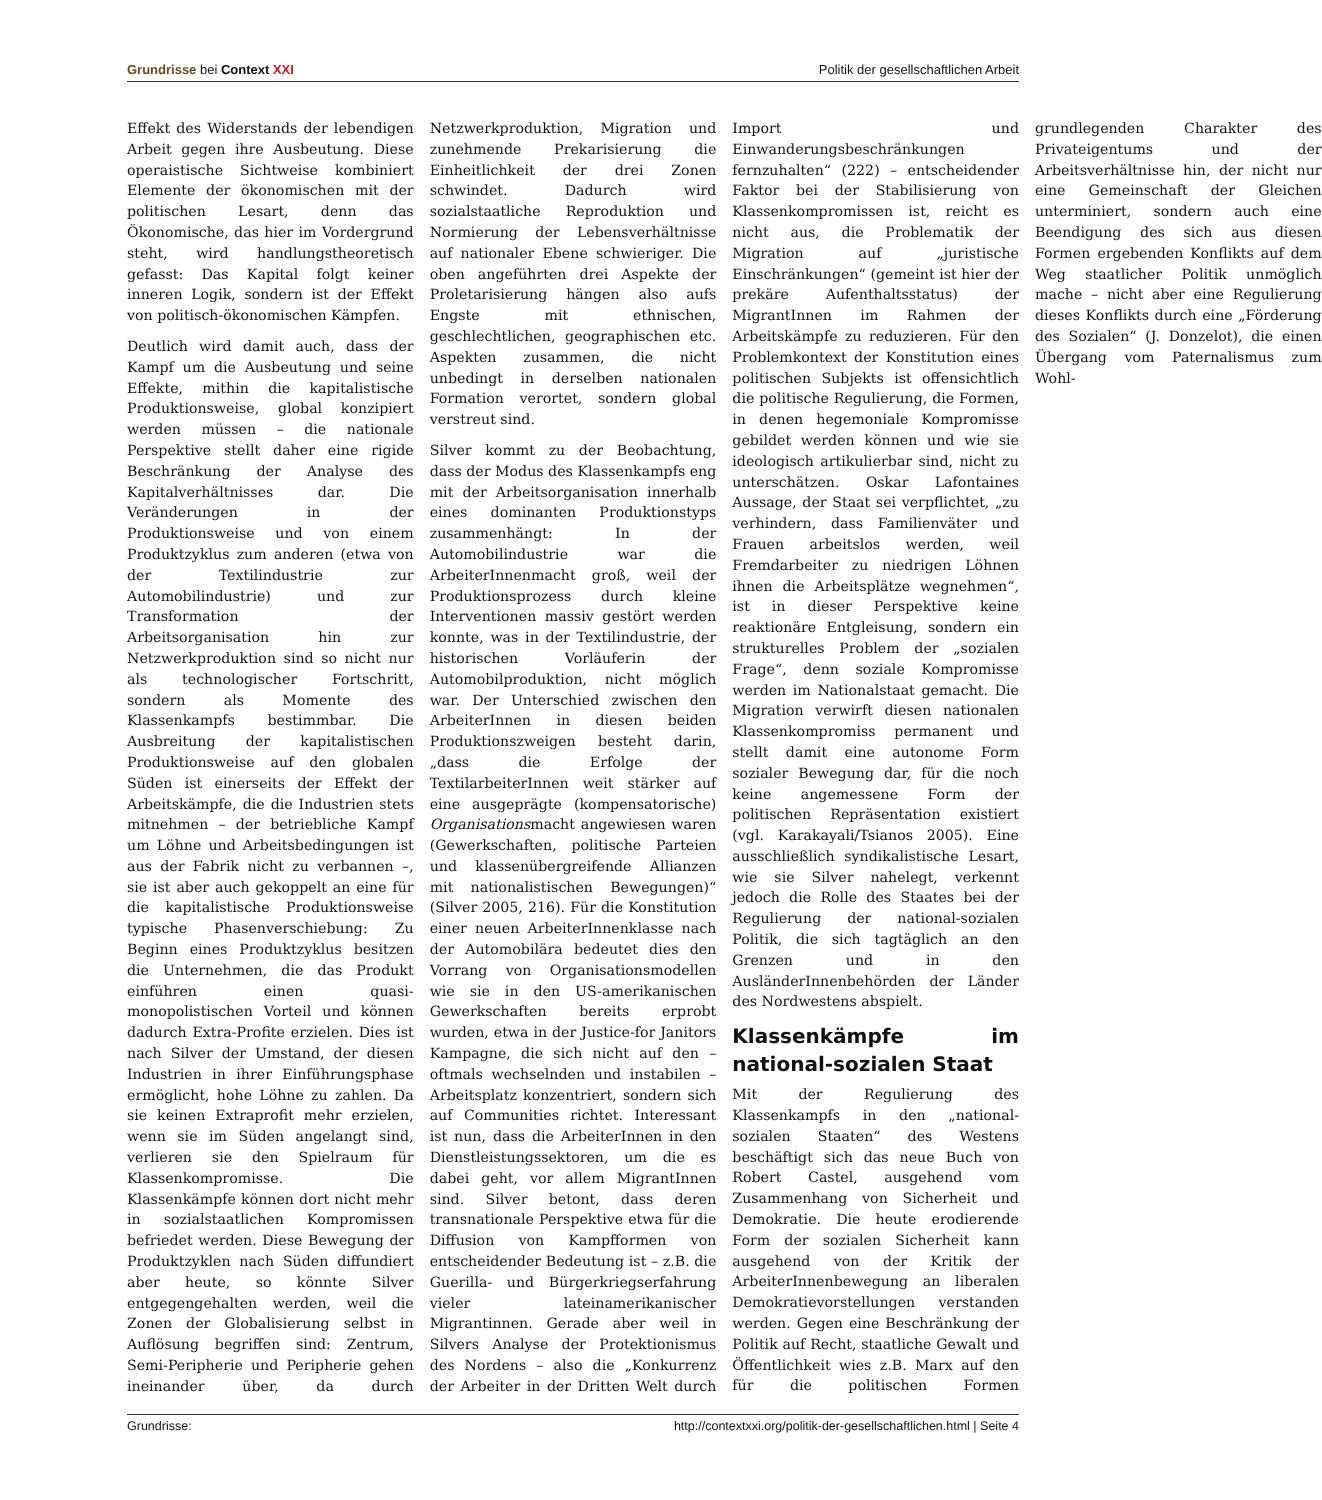Grundrisse bei Context XXI Politik der gesellschaftlichen Arbeit
Effekt des Widerstands der lebendigen Arbeit gegen ihre Ausbeutung. Diese operaistische Sichtweise kombiniert Elemente der ökonomischen mit der politischen Lesart, denn das Ökonomische, das hier im Vordergrund steht, wird handlungstheoretisch gefasst: Das Kapital folgt keiner inneren Logik, sondern ist der Effekt von politisch-ökonomischen Kämpfen.
Deutlich wird damit auch, dass der Kampf um die Ausbeutung und seine Effekte, mithin die kapitalistische Produktionsweise, global konzipiert werden müssen – die nationale Perspektive stellt daher eine rigide Beschränkung der Analyse des Kapitalverhältnisses dar. Die Veränderungen in der Produktionsweise und von einem Produktzyklus zum anderen (etwa von der Textilindustrie zur Automobilindustrie) und zur Transformation der Arbeitsorganisation hin zur Netzwerkproduktion sind so nicht nur als technologischer Fortschritt, sondern als Momente des Klassenkampfs bestimmbar. Die Ausbreitung der kapitalistischen Produktionsweise auf den globalen Süden ist einerseits der Effekt der Arbeitskämpfe, die die Industrien stets mitnehmen – der betriebliche Kampf um Löhne und Arbeitsbedingungen ist aus der Fabrik nicht zu verbannen –, sie ist aber auch gekoppelt an eine für die kapitalistische Produktionsweise typische Phasenverschiebung: Zu Beginn eines Produktzyklus besitzen die Unternehmen, die das Produkt einführen einen quasi-monopolistischen Vorteil und können dadurch Extra-Profite erzielen. Dies ist nach Silver der Umstand, der diesen Industrien in ihrer Einführungsphase ermöglicht, hohe Löhne zu zahlen. Da sie keinen Extraprofit mehr erzielen, wenn sie im Süden angelangt sind, verlieren sie den Spielraum für Klassenkompromisse. Die Klassenkämpfe können dort nicht mehr in sozialstaatlichen Kompromissen befriedet werden. Diese Bewegung der Produktzyklen nach Süden diffundiert aber heute, so könnte Silver entgegengehalten werden, weil die Zonen der Globalisierung selbst in Auflösung begriffen sind: Zentrum, Semi-Peripherie und Peripherie gehen ineinander über, da durch Netzwerkproduktion, Migration und zunehmende Prekarisierung die Einheitlichkeit der drei Zonen schwindet. Dadurch wird sozialstaatliche Reproduktion und Normierung der Lebensverhältnisse auf nationaler Ebene schwieriger. Die oben angeführten drei Aspekte der Proletarisierung hängen also aufs Engste mit ethnischen, geschlechtlichen, geographischen etc. Aspekten zusammen, die nicht unbedingt in derselben nationalen Formation verortet, sondern global verstreut sind.
Silver kommt zu der Beobachtung, dass der Modus des Klassenkampfs eng mit der Arbeitsorganisation innerhalb eines dominanten Produktionstyps zusammenhängt: In der Automobilindustrie war die ArbeiterInnenmacht groß, weil der Produktionsprozess durch kleine Interventionen massiv gestört werden konnte, was in der Textilindustrie, der historischen Vorläuferin der Automobilproduktion, nicht möglich war. Der Unterschied zwischen den ArbeiterInnen in diesen beiden Produktionszweigen besteht darin, „dass die Erfolge der TextilarbeiterInnen weit stärker auf eine ausgeprägte (kompensatorische) Organisationsmacht angewiesen waren (Gewerkschaften, politische Parteien und klassenübergreifende Allianzen mit nationalistischen Bewegungen)“ (Silver 2005, 216). Für die Konstitution einer neuen ArbeiterInnenklasse nach der Automobilära bedeutet dies den Vorrang von Organisationsmodellen wie sie in den US-amerikanischen Gewerkschaften bereits erprobt wurden, etwa in der Justice-for Janitors Kampagne, die sich nicht auf den – oftmals wechselnden und instabilen – Arbeitsplatz konzentriert, sondern sich auf Communities richtet. Interessant ist nun, dass die ArbeiterInnen in den Dienstleistungssektoren, um die es dabei geht, vor allem MigrantInnen sind. Silver betont, dass deren transnationale Perspektive etwa für die Diffusion von Kampfformen von entscheidender Bedeutung ist – z.B. die Guerilla- und Bürgerkriegserfahrung vieler lateinamerikanischer Migrantinnen. Gerade aber weil in Silvers Analyse der Protektionismus des Nordens – also die „Konkurrenz der Arbeiter in der Dritten Welt durch Import und Einwanderungsbeschränkungen fernzuhalten“ (222) – entscheidender Faktor bei der Stabilisierung von Klassenkompromissen ist, reicht es nicht aus, die Problematik der Migration auf „juristische Einschränkungen“ (gemeint ist hier der prekäre Aufenthaltsstatus) der MigrantInnen im Rahmen der Arbeitskämpfe zu reduzieren. Für den Problemkontext der Konstitution eines politischen Subjekts ist offensichtlich die politische Regulierung, die Formen, in denen hegemoniale Kompromisse gebildet werden können und wie sie ideologisch artikulierbar sind, nicht zu unterschätzen. Oskar Lafontaines Aussage, der Staat sei verpflichtet, „zu verhindern, dass Familienväter und Frauen arbeitslos werden, weil Fremdarbeiter zu niedrigen Löhnen ihnen die Arbeitsplätze wegnehmen“, ist in dieser Perspektive keine reaktionäre Entgleisung, sondern ein strukturelles Problem der „sozialen Frage“, denn soziale Kompromisse werden im Nationalstaat gemacht. Die Migration verwirft diesen nationalen Klassenkompromiss permanent und stellt damit eine autonome Form sozialer Bewegung dar, für die noch keine angemessene Form der politischen Repräsentation existiert (vgl. Karakayali/Tsianos 2005). Eine ausschließlich syndikalistische Lesart, wie sie Silver nahelegt, verkennt jedoch die Rolle des Staates bei der Regulierung der national-sozialen Politik, die sich tagtäglich an den Grenzen und in den AusländerInnenbehörden der Länder des Nordwestens abspielt.
Klassenkämpfe im national-sozialen Staat
Mit der Regulierung des Klassenkampfs in den „national-sozialen Staaten“ des Westens beschäftigt sich das neue Buch von Robert Castel, ausgehend vom Zusammenhang von Sicherheit und Demokratie. Die heute erodierende Form der sozialen Sicherheit kann ausgehend von der Kritik der ArbeiterInnenbewegung an liberalen Demokratievorstellungen verstanden werden. Gegen eine Beschränkung der Politik auf Recht, staatliche Gewalt und Öffentlichkeit wies z.B. Marx auf den für die politischen Formen grundlegenden Charakter des Privateigentums und der Arbeitsverhältnisse hin, der nicht nur eine Gemeinschaft der Gleichen unterminiert, sondern auch eine Beendigung des sich aus diesen Formen ergebenden Konflikts auf dem Weg staatlicher Politik unmöglich mache – nicht aber eine Regulierung dieses Konflikts durch eine „Förderung des Sozialen“ (J. Donzelot), die einen Übergang vom Paternalismus zum Wohl-
Grundrisse: http://contextxxi.org/politik-der-gesellschaftlichen.html | Seite 4